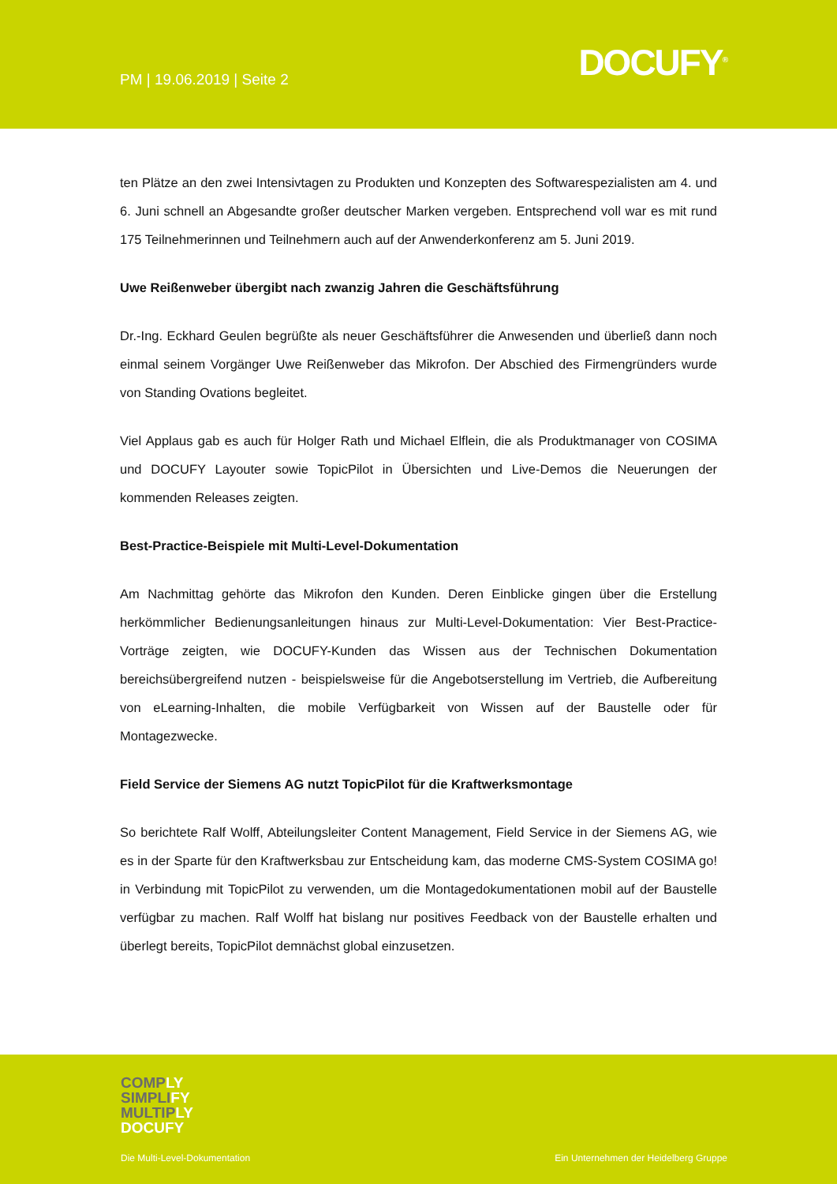PM | 19.06.2019 | Seite 2 DOCUFY<sup>®</sup>
ten Plätze an den zwei Intensivtagen zu Produkten und Konzepten des Softwarespezialisten am 4. und 6. Juni schnell an Abgesandte großer deutscher Marken vergeben. Entsprechend voll war es mit rund 175 Teilnehmerinnen und Teilnehmern auch auf der Anwenderkonferenz am 5. Juni 2019.
Uwe Reißenweber übergibt nach zwanzig Jahren die Geschäftsführung
Dr.-Ing. Eckhard Geulen begrüßte als neuer Geschäftsführer die Anwesenden und überließ dann noch einmal seinem Vorgänger Uwe Reißenweber das Mikrofon. Der Abschied des Firmengründers wurde von Standing Ovations begleitet.
Viel Applaus gab es auch für Holger Rath und Michael Elflein, die als Produktmanager von COSIMA und DOCUFY Layouter sowie TopicPilot in Übersichten und Live-Demos die Neuerungen der kommenden Releases zeigten.
Best-Practice-Beispiele mit Multi-Level-Dokumentation
Am Nachmittag gehörte das Mikrofon den Kunden. Deren Einblicke gingen über die Erstellung herkömmlicher Bedienungsanleitungen hinaus zur Multi-Level-Dokumentation: Vier Best-Practice-Vorträge zeigten, wie DOCUFY-Kunden das Wissen aus der Technischen Dokumentation bereichsübergreifend nutzen - beispielsweise für die Angebotserstellung im Vertrieb, die Aufbereitung von eLearning-Inhalten, die mobile Verfügbarkeit von Wissen auf der Baustelle oder für Montagezwecke.
Field Service der Siemens AG nutzt TopicPilot für die Kraftwerksmontage
So berichtete Ralf Wolff, Abteilungsleiter Content Management, Field Service in der Siemens AG, wie es in der Sparte für den Kraftwerksbau zur Entscheidung kam, das moderne CMS-System COSIMA go! in Verbindung mit TopicPilot zu verwenden, um die Montagedokumentationen mobil auf der Baustelle verfügbar zu machen. Ralf Wolff hat bislang nur positives Feedback von der Baustelle erhalten und überlegt bereits, TopicPilot demnächst global einzusetzen.
COMPLY
SIMPLIFY
MULTIPLY
DOCUFY
Die Multi-Level-Dokumentation
Ein Unternehmen der Heidelberg Gruppe